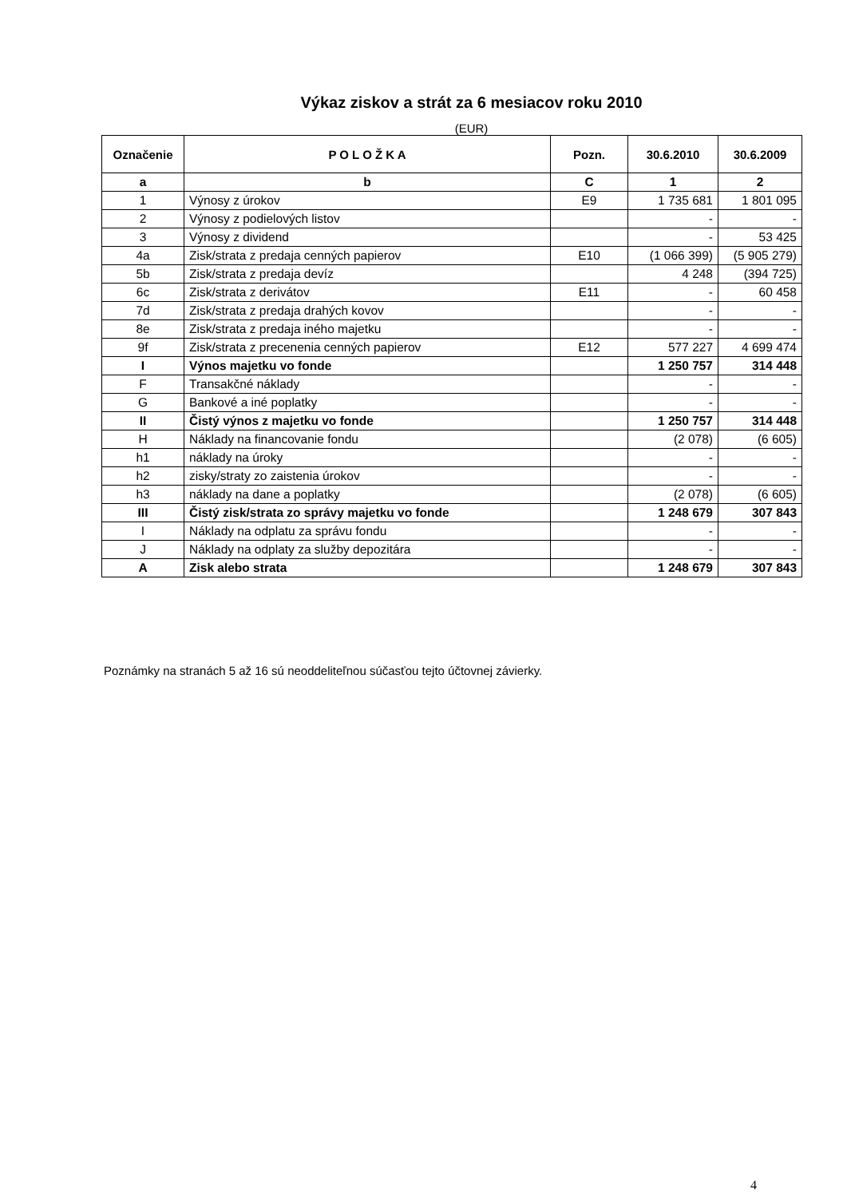Výkaz ziskov a strát za 6 mesiacov roku 2010
(EUR)
| Označenie | P O L O Ž K A | Pozn. | 30.6.2010 | 30.6.2009 |
| --- | --- | --- | --- | --- |
| a | b | C | 1 | 2 |
| 1 | Výnosy z úrokov | E9 | 1 735 681 | 1 801 095 |
| 2 | Výnosy z podielových listov | | - | - |
| 3 | Výnosy z dividend | | - | 53 425 |
| 4a | Zisk/strata z predaja cenných papierov | E10 | (1 066 399) | (5 905 279) |
| 5b | Zisk/strata z predaja devíz | | 4 248 | (394 725) |
| 6c | Zisk/strata z derivátov | E11 | - | 60 458 |
| 7d | Zisk/strata z predaja drahých kovov | | - | - |
| 8e | Zisk/strata z predaja iného majetku | | - | - |
| 9f | Zisk/strata z precenenia cenných papierov | E12 | 577 227 | 4 699 474 |
| I | Výnos majetku vo fonde | | 1 250 757 | 314 448 |
| F | Transakčné náklady | | - | - |
| G | Bankové a iné poplatky | | - | - |
| II | Čistý výnos z majetku vo fonde | | 1 250 757 | 314 448 |
| H | Náklady na financovanie fondu | | (2 078) | (6 605) |
| h1 | náklady na úroky | | - | - |
| h2 | zisky/straty zo zaistenia úrokov | | - | - |
| h3 | náklady na dane a poplatky | | (2 078) | (6 605) |
| III | Čistý zisk/strata zo správy majetku vo fonde | | 1 248 679 | 307 843 |
| I | Náklady na odplatu za správu fondu | | - | - |
| J | Náklady na odplaty za služby depozitára | | - | - |
| A | Zisk alebo strata | | 1 248 679 | 307 843 |
Poznámky na stranách 5 až 16 sú neoddeliteľnou súčasťou tejto účtovnej závierky.
4